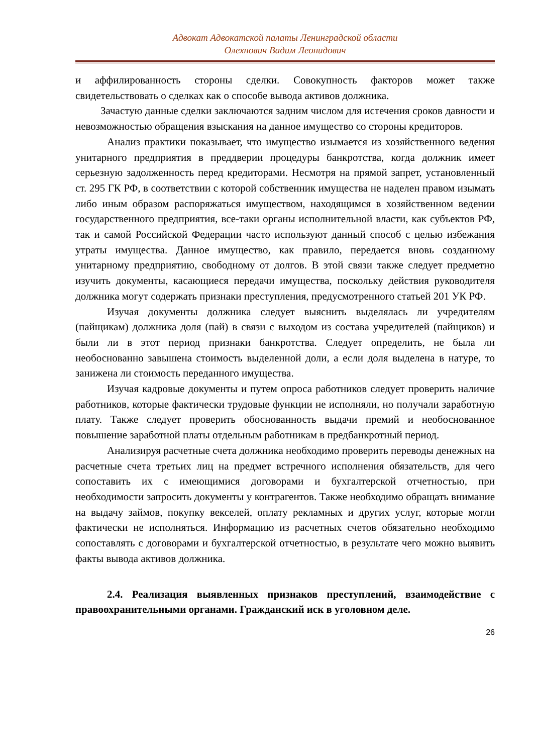Адвокат Адвокатской палаты Ленинградской области
Олехнович Вадим Леонидович
и аффилированность стороны сделки. Совокупность факторов может также свидетельствовать о сделках как о способе вывода активов должника.
Зачастую данные сделки заключаются задним числом для истечения сроков давности и невозможностью обращения взыскания на данное имущество со стороны кредиторов.
Анализ практики показывает, что имущество изымается из хозяйственного ведения унитарного предприятия в преддверии процедуры банкротства, когда должник имеет серьезную задолженность перед кредиторами. Несмотря на прямой запрет, установленный ст. 295 ГК РФ, в соответствии с которой собственник имущества не наделен правом изымать либо иным образом распоряжаться имуществом, находящимся в хозяйственном ведении государственного предприятия, все-таки органы исполнительной власти, как субъектов РФ, так и самой Российской Федерации часто используют данный способ с целью избежания утраты имущества. Данное имущество, как правило, передается вновь созданному унитарному предприятию, свободному от долгов. В этой связи также следует предметно изучить документы, касающиеся передачи имущества, поскольку действия руководителя должника могут содержать признаки преступления, предусмотренного статьей 201 УК РФ.
Изучая документы должника следует выяснить выделялась ли учредителям (пайщикам) должника доля (пай) в связи с выходом из состава учредителей (пайщиков) и были ли в этот период признаки банкротства. Следует определить, не была ли необоснованно завышена стоимость выделенной доли, а если доля выделена в натуре, то занижена ли стоимость переданного имущества.
Изучая кадровые документы и путем опроса работников следует проверить наличие работников, которые фактически трудовые функции не исполняли, но получали заработную плату. Также следует проверить обоснованность выдачи премий и необоснованное повышение заработной платы отдельным работникам в предбанкротный период.
Анализируя расчетные счета должника необходимо проверить переводы денежных на расчетные счета третьих лиц на предмет встречного исполнения обязательств, для чего сопоставить их с имеющимися договорами и бухгалтерской отчетностью, при необходимости запросить документы у контрагентов. Также необходимо обращать внимание на выдачу займов, покупку векселей, оплату рекламных и других услуг, которые могли фактически не исполняться. Информацию из расчетных счетов обязательно необходимо сопоставлять с договорами и бухгалтерской отчетностью, в результате чего можно выявить факты вывода активов должника.
2.4. Реализация выявленных признаков преступлений, взаимодействие с правоохранительными органами. Гражданский иск в уголовном деле.
26